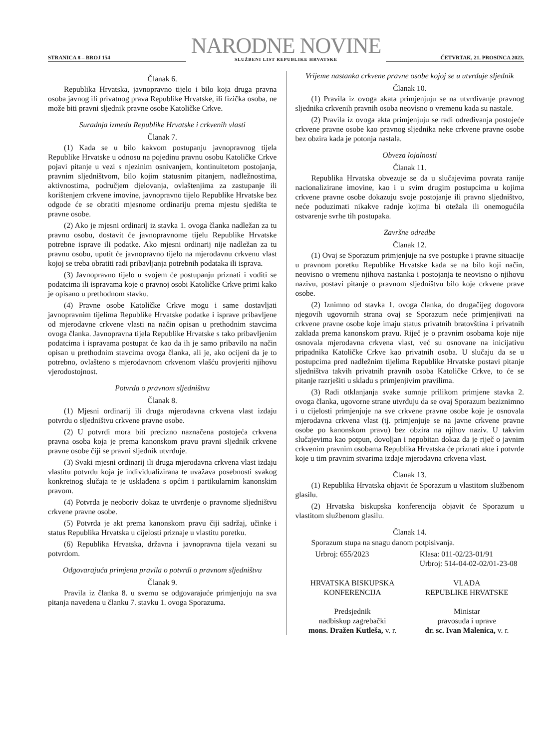STRANICA 8 – BROJ 154
NARODNE NOVINE
SLUŽBENI LIST REPUBLIKE HRVATSKE
ČETVRTAK, 21. PROSINCA 2023.
Članak 6.
Republika Hrvatska, javnopravno tijelo i bilo koja druga pravna osoba javnog ili privatnog prava Republike Hrvatske, ili fizička osoba, ne može biti pravni sljednik pravne osobe Katoličke Crkve.
Suradnja između Republike Hrvatske i crkvenih vlasti
Članak 7.
(1) Kada se u bilo kakvom postupanju javnopravnog tijela Republike Hrvatske u odnosu na pojedinu pravnu osobu Katoličke Crkve pojavi pitanje u vezi s njezinim osnivanjem, kontinuitetom postojanja, pravnim sljedništvom, bilo kojim statusnim pitanjem, nadležnostima, aktivnostima, područjem djelovanja, ovlaštenjima za zastupanje ili korištenjem crkvene imovine, javnopravno tijelo Republike Hrvatske bez odgode će se obratiti mjesnome ordinariju prema mjestu sjedišta te pravne osobe.
(2) Ako je mjesni ordinarij iz stavka 1. ovoga članka nadležan za tu pravnu osobu, dostavit će javnopravnome tijelu Republike Hrvatske potrebne isprave ili podatke. Ako mjesni ordinarij nije nadležan za tu pravnu osobu, uputit će javnopravno tijelo na mjerodavnu crkvenu vlast kojoj se treba obratiti radi pribavljanja potrebnih podataka ili isprava.
(3) Javnopravno tijelo u svojem će postupanju priznati i voditi se podatcima ili ispravama koje o pravnoj osobi Katoličke Crkve primi kako je opisano u prethodnom stavku.
(4) Pravne osobe Katoličke Crkve mogu i same dostavljati javnopravnim tijelima Republike Hrvatske podatke i isprave pribavljene od mjerodavne crkvene vlasti na način opisan u prethodnim stavcima ovoga članka. Javnopravna tijela Republike Hrvatske s tako pribavljenim podatcima i ispravama postupat će kao da ih je samo pribavilo na način opisan u prethodnim stavcima ovoga članka, ali je, ako ocijeni da je to potrebno, ovlašteno s mjerodavnom crkvenom vlašću provjeriti njihovu vjerodostojnost.
Potvrda o pravnom sljedništvu
Članak 8.
(1) Mjesni ordinarij ili druga mjerodavna crkvena vlast izdaju potvrdu o sljedništvu crkvene pravne osobe.
(2) U potvrdi mora biti precizno naznačena postojeća crkvena pravna osoba koja je prema kanonskom pravu pravni sljednik crkvene pravne osobe čiji se pravni sljednik utvrđuje.
(3) Svaki mjesni ordinarij ili druga mjerodavna crkvena vlast izdaju vlastitu potvrdu koja je individualizirana te uvažava posebnosti svakog konkretnog slučaja te je usklađena s općim i partikularnim kanonskim pravom.
(4) Potvrda je neoboriv dokaz te utvrđenje o pravnome sljedništvu crkvene pravne osobe.
(5) Potvrda je akt prema kanonskom pravu čiji sadržaj, učinke i status Republika Hrvatska u cijelosti priznaje u vlastitu poretku.
(6) Republika Hrvatska, državna i javnopravna tijela vezani su potvrdom.
Odgovarajuća primjena pravila o potvrdi o pravnom sljedništvu
Članak 9.
Pravila iz članka 8. u svemu se odgovarajuće primjenjuju na sva pitanja navedena u članku 7. stavku 1. ovoga Sporazuma.
Vrijeme nastanka crkvene pravne osobe kojoj se u utvrđuje sljednik
Članak 10.
(1) Pravila iz ovoga akata primjenjuju se na utvrđivanje pravnog sljednika crkvenih pravnih osoba neovisno o vremenu kada su nastale.
(2) Pravila iz ovoga akta primjenjuju se radi određivanja postojeće crkvene pravne osobe kao pravnog sljednika neke crkvene pravne osobe bez obzira kada je potonja nastala.
Obveza lojalnosti
Članak 11.
Republika Hrvatska obvezuje se da u slučajevima povrata ranije nacionalizirane imovine, kao i u svim drugim postupcima u kojima crkvene pravne osobe dokazuju svoje postojanje ili pravno sljedništvo, neće poduzimati nikakve radnje kojima bi otežala ili onemogućila ostvarenje svrhe tih postupaka.
Završne odredbe
Članak 12.
(1) Ovaj se Sporazum primjenjuje na sve postupke i pravne situacije u pravnom poretku Republike Hrvatske kada se na bilo koji način, neovisno o vremenu njihova nastanka i postojanja te neovisno o njihovu nazivu, postavi pitanje o pravnom sljedništvu bilo koje crkvene prave osobe.
(2) Iznimno od stavka 1. ovoga članka, do drugačijeg dogovora njegovih ugovornih strana ovaj se Sporazum neće primjenjivati na crkvene pravne osobe koje imaju status privatnih bratovština i privatnih zaklada prema kanonskom pravu. Riječ je o pravnim osobama koje nije osnovala mjerodavna crkvena vlast, već su osnovane na inicijativu pripadnika Katoličke Crkve kao privatnih osoba. U slučaju da se u postupcima pred nadležnim tijelima Republike Hrvatske postavi pitanje sljedništva takvih privatnih pravnih osoba Katoličke Crkve, to će se pitanje razrješiti u skladu s primjenjivim pravilima.
(3) Radi otklanjanja svake sumnje prilikom primjene stavka 2. ovoga članka, ugovorne strane utvrđuju da se ovaj Sporazum beziznimno i u cijelosti primjenjuje na sve crkvene pravne osobe koje je osnovala mjerodavna crkvena vlast (tj. primjenjuje se na javne crkvene pravne osobe po kanonskom pravu) bez obzira na njihov naziv. U takvim slučajevima kao potpun, dovoljan i nepobitan dokaz da je riječ o javnim crkvenim pravnim osobama Republika Hrvatska će priznati akte i potvrde koje u tim pravnim stvarima izdaje mjerodavna crkvena vlast.
Članak 13.
(1) Republika Hrvatska objavit će Sporazum u vlastitom službenom glasilu.
(2) Hrvatska biskupska konferencija objavit će Sporazum u vlastitom službenom glasilu.
Članak 14.
Sporazum stupa na snagu danom potpisivanja.
Urbroj: 655/2023 Klasa: 011-02/23-01/91
Urbroj: 514-04-02-02/01-23-08
HRVATSKA BISKUPSKA KONFERENCIJA
Predsjednik
nadbiskup zagrebački
mons. Dražen Kutleša, v. r.
VLADA
REPUBLIKE HRVATSKE
Ministar
pravosuđa i uprave
dr. sc. Ivan Malenica, v. r.